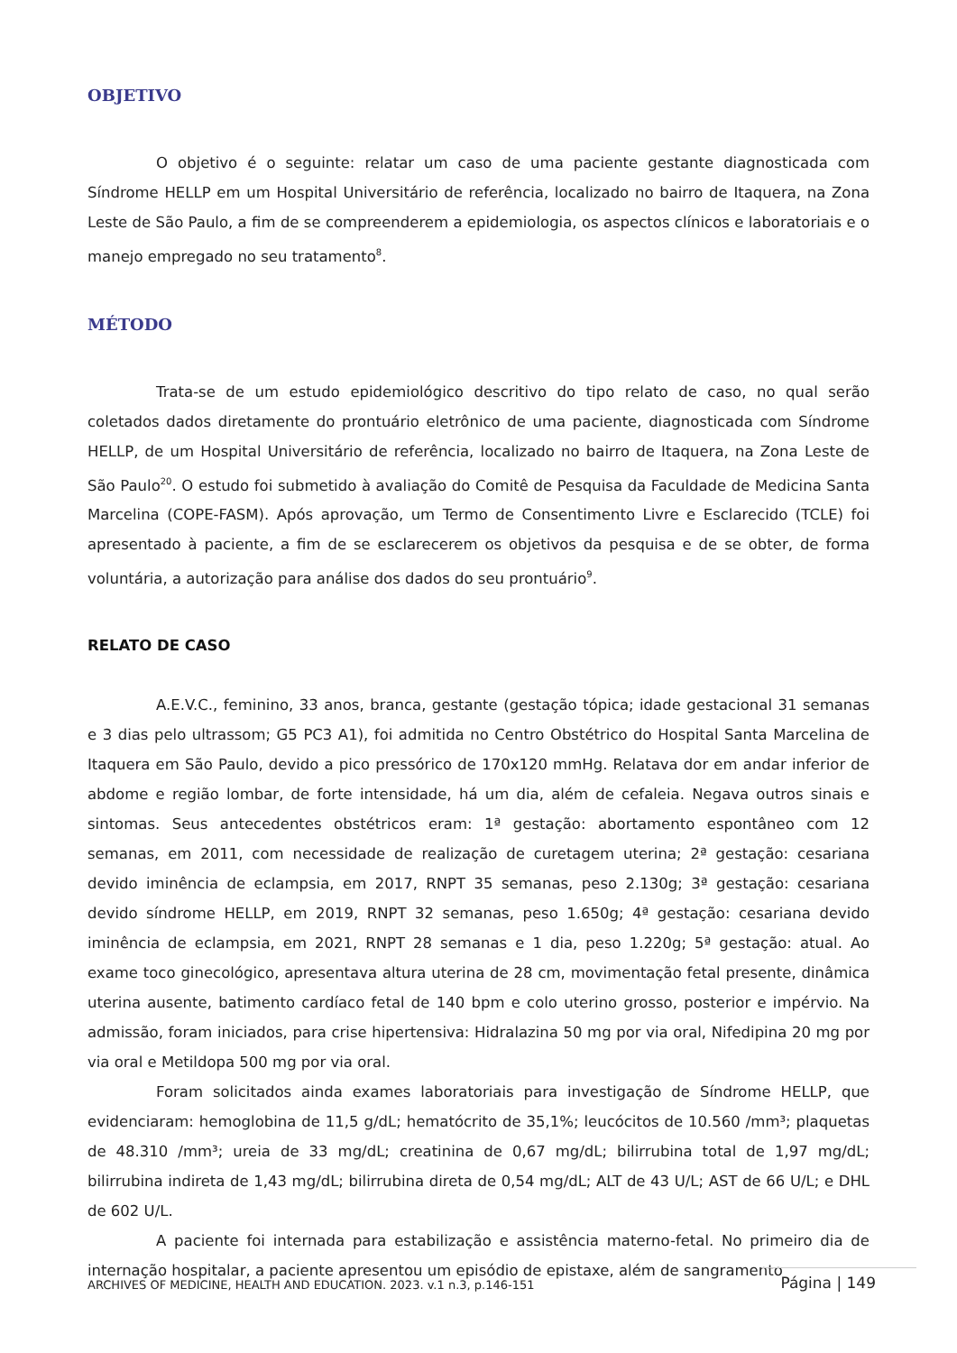OBJETIVO
O objetivo é o seguinte: relatar um caso de uma paciente gestante diagnosticada com Síndrome HELLP em um Hospital Universitário de referência, localizado no bairro de Itaquera, na Zona Leste de São Paulo, a fim de se compreenderem a epidemiologia, os aspectos clínicos e laboratoriais e o manejo empregado no seu tratamento<sup>8</sup>.
MÉTODO
Trata-se de um estudo epidemiológico descritivo do tipo relato de caso, no qual serão coletados dados diretamente do prontuário eletrônico de uma paciente, diagnosticada com Síndrome HELLP, de um Hospital Universitário de referência, localizado no bairro de Itaquera, na Zona Leste de São Paulo<sup>20</sup>. O estudo foi submetido à avaliação do Comitê de Pesquisa da Faculdade de Medicina Santa Marcelina (COPE-FASM). Após aprovação, um Termo de Consentimento Livre e Esclarecido (TCLE) foi apresentado à paciente, a fim de se esclarecerem os objetivos da pesquisa e de se obter, de forma voluntária, a autorização para análise dos dados do seu prontuário<sup>9</sup>.
RELATO DE CASO
A.E.V.C., feminino, 33 anos, branca, gestante (gestação tópica; idade gestacional 31 semanas e 3 dias pelo ultrassom; G5 PC3 A1), foi admitida no Centro Obstétrico do Hospital Santa Marcelina de Itaquera em São Paulo, devido a pico pressórico de 170x120 mmHg. Relatava dor em andar inferior de abdome e região lombar, de forte intensidade, há um dia, além de cefaleia. Negava outros sinais e sintomas. Seus antecedentes obstétricos eram: 1ª gestação: abortamento espontâneo com 12 semanas, em 2011, com necessidade de realização de curetagem uterina; 2ª gestação: cesariana devido iminência de eclampsia, em 2017, RNPT 35 semanas, peso 2.130g; 3ª gestação: cesariana devido síndrome HELLP, em 2019, RNPT 32 semanas, peso 1.650g; 4ª gestação: cesariana devido iminência de eclampsia, em 2021, RNPT 28 semanas e 1 dia, peso 1.220g; 5ª gestação: atual. Ao exame toco ginecológico, apresentava altura uterina de 28 cm, movimentação fetal presente, dinâmica uterina ausente, batimento cardíaco fetal de 140 bpm e colo uterino grosso, posterior e impérvio. Na admissão, foram iniciados, para crise hipertensiva: Hidralazina 50 mg por via oral, Nifedipina 20 mg por via oral e Metildopa 500 mg por via oral.
Foram solicitados ainda exames laboratoriais para investigação de Síndrome HELLP, que evidenciaram: hemoglobina de 11,5 g/dL; hematócrito de 35,1%; leucócitos de 10.560 /mm³; plaquetas de 48.310 /mm³; ureia de 33 mg/dL; creatinina de 0,67 mg/dL; bilirrubina total de 1,97 mg/dL; bilirrubina indireta de 1,43 mg/dL; bilirrubina direta de 0,54 mg/dL; ALT de 43 U/L; AST de 66 U/L; e DHL de 602 U/L.
A paciente foi internada para estabilização e assistência materno-fetal. No primeiro dia de internação hospitalar, a paciente apresentou um episódio de epistaxe, além de sangramento
ARCHIVES OF MEDICINE, HEALTH AND EDUCATION. 2023. v.1 n.3, p.146-151 Página | 149